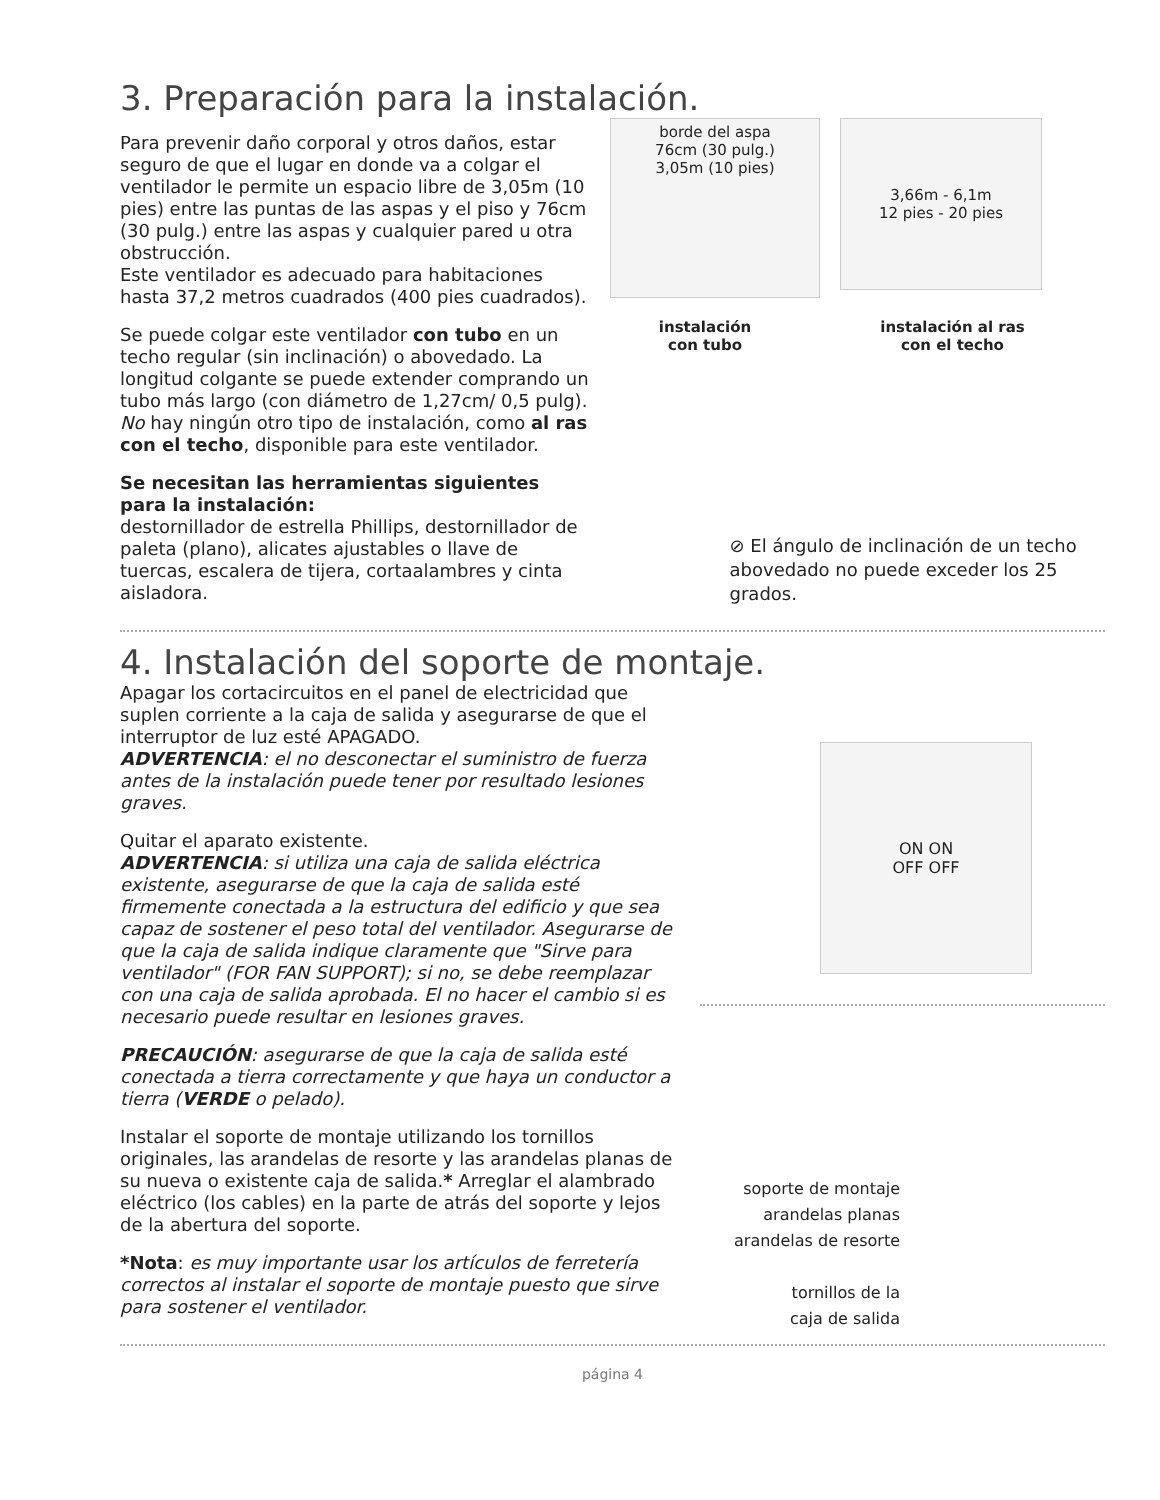3. Preparación para la instalación.
Para prevenir daño corporal y otros daños, estar seguro de que el lugar en donde va a colgar el ventilador le permite un espacio libre de 3,05m (10 pies) entre las puntas de las aspas y el piso y 76cm (30 pulg.) entre las aspas y cualquier pared u otra obstrucción.
Este ventilador es adecuado para habitaciones hasta 37,2 metros cuadrados (400 pies cuadrados).
Se puede colgar este ventilador con tubo en un techo regular (sin inclinación) o abovedado. La longitud colgante se puede extender comprando un tubo más largo (con diámetro de 1,27cm/ 0,5 pulg). No hay ningún otro tipo de instalación, como al ras con el techo, disponible para este ventilador.
Se necesitan las herramientas siguientes para la instalación:
destornillador de estrella Phillips, destornillador de paleta (plano), alicates ajustables o llave de tuercas, escalera de tijera, cortaalambres y cinta aisladora.
borde del aspa
76cm (30 pulg.)
3,05m (10 pies)
3,66m - 6,1m
12 pies - 20 pies
instalación
con tubo
instalación al ras
con el techo
⊘ El ángulo de inclinación de un techo abovedado no puede exceder los 25 grados.
4. Instalación del soporte de montaje.
Apagar los cortacircuitos en el panel de electricidad que suplen corriente a la caja de salida y asegurarse de que el interruptor de luz esté APAGADO.
ADVERTENCIA: el no desconectar el suministro de fuerza antes de la instalación puede tener por resultado lesiones graves.
Quitar el aparato existente.
ADVERTENCIA: si utiliza una caja de salida eléctrica existente, asegurarse de que la caja de salida esté firmemente conectada a la estructura del edificio y que sea capaz de sostener el peso total del ventilador. Asegurarse de que la caja de salida indique claramente que "Sirve para ventilador" (FOR FAN SUPPORT); si no, se debe reemplazar con una caja de salida aprobada. El no hacer el cambio si es necesario puede resultar en lesiones graves.
PRECAUCIÓN: asegurarse de que la caja de salida esté conectada a tierra correctamente y que haya un conductor a tierra (VERDE o pelado).
Instalar el soporte de montaje utilizando los tornillos originales, las arandelas de resorte y las arandelas planas de su nueva o existente caja de salida.* Arreglar el alambrado eléctrico (los cables) en la parte de atrás del soporte y lejos de la abertura del soporte.
*Nota: es muy importante usar los artículos de ferretería correctos al instalar el soporte de montaje puesto que sirve para sostener el ventilador.
ON ON
OFF OFF
soporte de montaje
arandelas planas
arandelas de resorte
tornillos de la
caja de salida
página 4